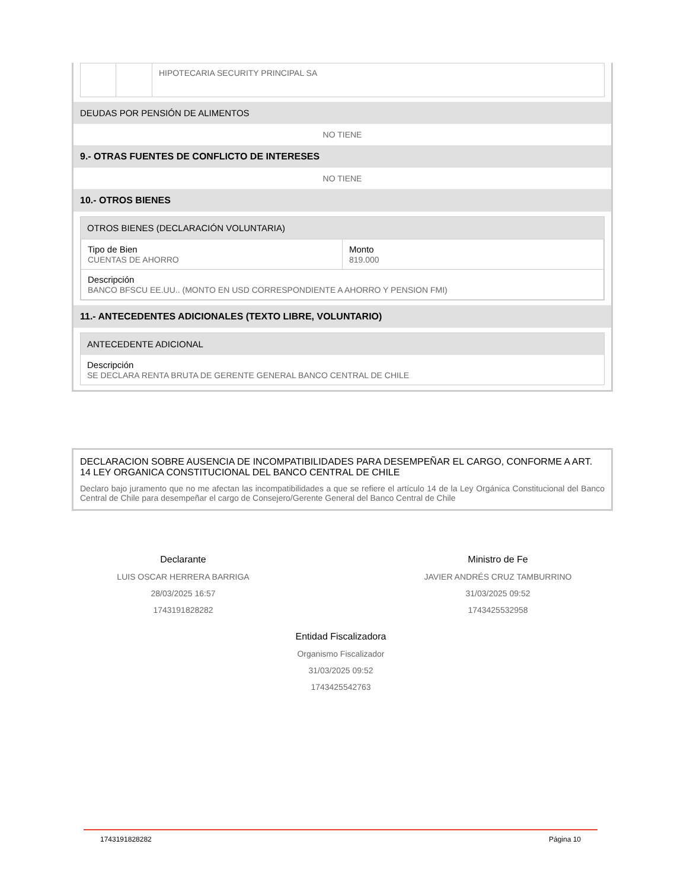| | | HIPOTECARIA SECURITY PRINCIPAL SA |
DEUDAS POR PENSIÓN DE ALIMENTOS
NO TIENE
9.- OTRAS FUENTES DE CONFLICTO DE INTERESES
NO TIENE
10.- OTROS BIENES
OTROS BIENES (DECLARACIÓN VOLUNTARIA)
| Tipo de Bien CUENTAS DE AHORRO | Monto 819.000 |
| Descripción BANCO BFSCU EE.UU.. (MONTO EN USD CORRESPONDIENTE A AHORRO Y PENSION FMI) | |
11.- ANTECEDENTES ADICIONALES (TEXTO LIBRE, VOLUNTARIO)
ANTECEDENTE ADICIONAL
Descripción
SE DECLARA RENTA BRUTA DE GERENTE GENERAL BANCO CENTRAL DE CHILE
DECLARACION SOBRE AUSENCIA DE INCOMPATIBILIDADES PARA DESEMPEÑAR EL CARGO, CONFORME A ART. 14 LEY ORGANICA CONSTITUCIONAL DEL BANCO CENTRAL DE CHILE
Declaro bajo juramento que no me afectan las incompatibilidades a que se refiere el artículo 14 de la Ley Orgánica Constitucional del Banco Central de Chile para desempeñar el cargo de Consejero/Gerente General del Banco Central de Chile
Declarante
LUIS OSCAR HERRERA BARRIGA
28/03/2025 16:57
1743191828282
Ministro de Fe
JAVIER ANDRÉS CRUZ TAMBURRINO
31/03/2025 09:52
1743425532958
Entidad Fiscalizadora
Organismo Fiscalizador
31/03/2025 09:52
1743425542763
1743191828282 Página 10